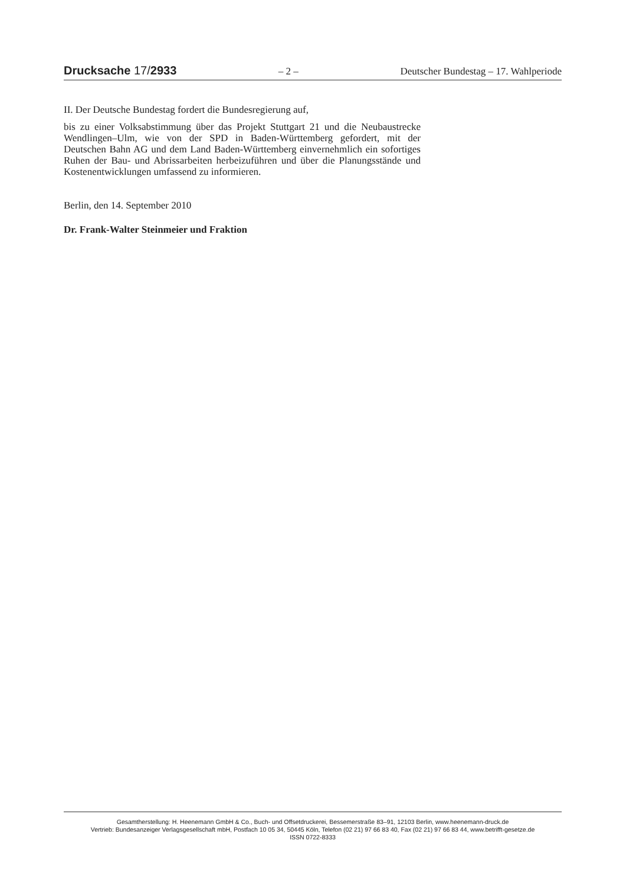Drucksache 17/2933 – 2 – Deutscher Bundestag – 17. Wahlperiode
II. Der Deutsche Bundestag fordert die Bundesregierung auf,
bis zu einer Volksabstimmung über das Projekt Stuttgart 21 und die Neubaustrecke Wendlingen–Ulm, wie von der SPD in Baden-Württemberg gefordert, mit der Deutschen Bahn AG und dem Land Baden-Württemberg einvernehmlich ein sofortiges Ruhen der Bau- und Abrissarbeiten herbeizuführen und über die Planungsstände und Kostenentwicklungen umfassend zu informieren.
Berlin, den 14. September 2010
Dr. Frank-Walter Steinmeier und Fraktion
Gesamtherstellung: H. Heenemann GmbH & Co., Buch- und Offsetdruckerei, Bessemerstraße 83–91, 12103 Berlin, www.heenemann-druck.de
Vertrieb: Bundesanzeiger Verlagsgesellschaft mbH, Postfach 10 05 34, 50445 Köln, Telefon (02 21) 97 66 83 40, Fax (02 21) 97 66 83 44, www.betrifft-gesetze.de
ISSN 0722-8333